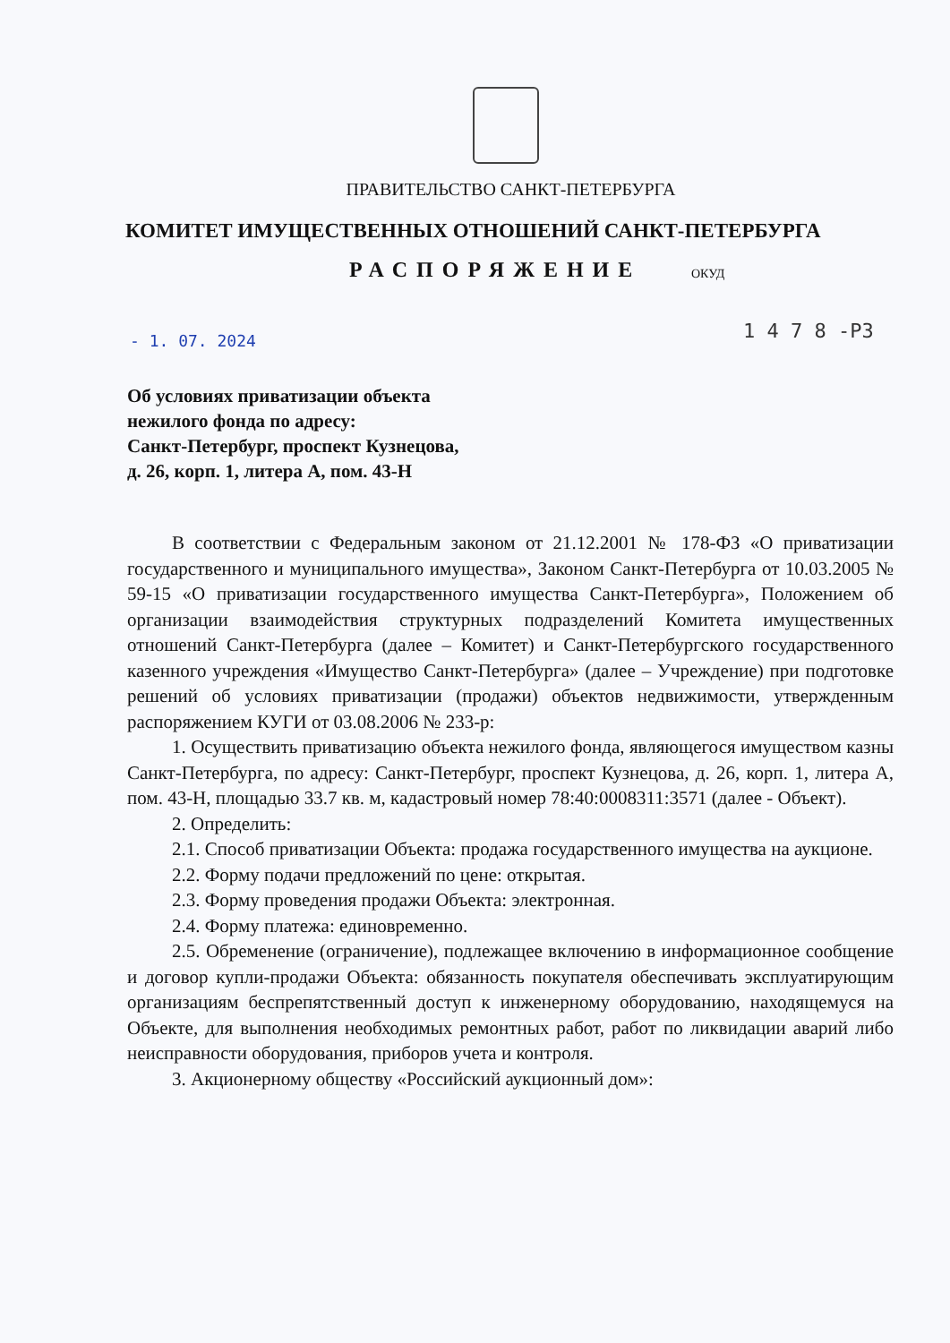ПРАВИТЕЛЬСТВО САНКТ-ПЕТЕРБУРГА
КОМИТЕТ ИМУЩЕСТВЕННЫХ ОТНОШЕНИЙ САНКТ-ПЕТЕРБУРГА
РАСПОРЯЖЕНИЕ ОКУД
- 1. 07. 2024 1 4 7 8 -РЗ
Об условиях приватизации объекта
нежилого фонда по адресу:
Санкт-Петербург, проспект Кузнецова,
д. 26, корп. 1, литера А, пом. 43-Н
В соответствии с Федеральным законом от 21.12.2001 № 178-ФЗ «О приватизации государственного и муниципального имущества», Законом Санкт-Петербурга от 10.03.2005 № 59-15 «О приватизации государственного имущества Санкт-Петербурга», Положением об организации взаимодействия структурных подразделений Комитета имущественных отношений Санкт-Петербурга (далее – Комитет) и Санкт-Петербургского государственного казенного учреждения «Имущество Санкт-Петербурга» (далее – Учреждение) при подготовке решений об условиях приватизации (продажи) объектов недвижимости, утвержденным распоряжением КУГИ от 03.08.2006 № 233-р:
1. Осуществить приватизацию объекта нежилого фонда, являющегося имуществом казны Санкт-Петербурга, по адресу: Санкт-Петербург, проспект Кузнецова, д. 26, корп. 1, литера А, пом. 43-Н, площадью 33.7 кв. м, кадастровый номер 78:40:0008311:3571 (далее - Объект).
2. Определить:
2.1. Способ приватизации Объекта: продажа государственного имущества на аукционе.
2.2. Форму подачи предложений по цене: открытая.
2.3. Форму проведения продажи Объекта: электронная.
2.4. Форму платежа: единовременно.
2.5. Обременение (ограничение), подлежащее включению в информационное сообщение и договор купли-продажи Объекта: обязанность покупателя обеспечивать эксплуатирующим организациям беспрепятственный доступ к инженерному оборудованию, находящемуся на Объекте, для выполнения необходимых ремонтных работ, работ по ликвидации аварий либо неисправности оборудования, приборов учета и контроля.
3. Акционерному обществу «Российский аукционный дом»: